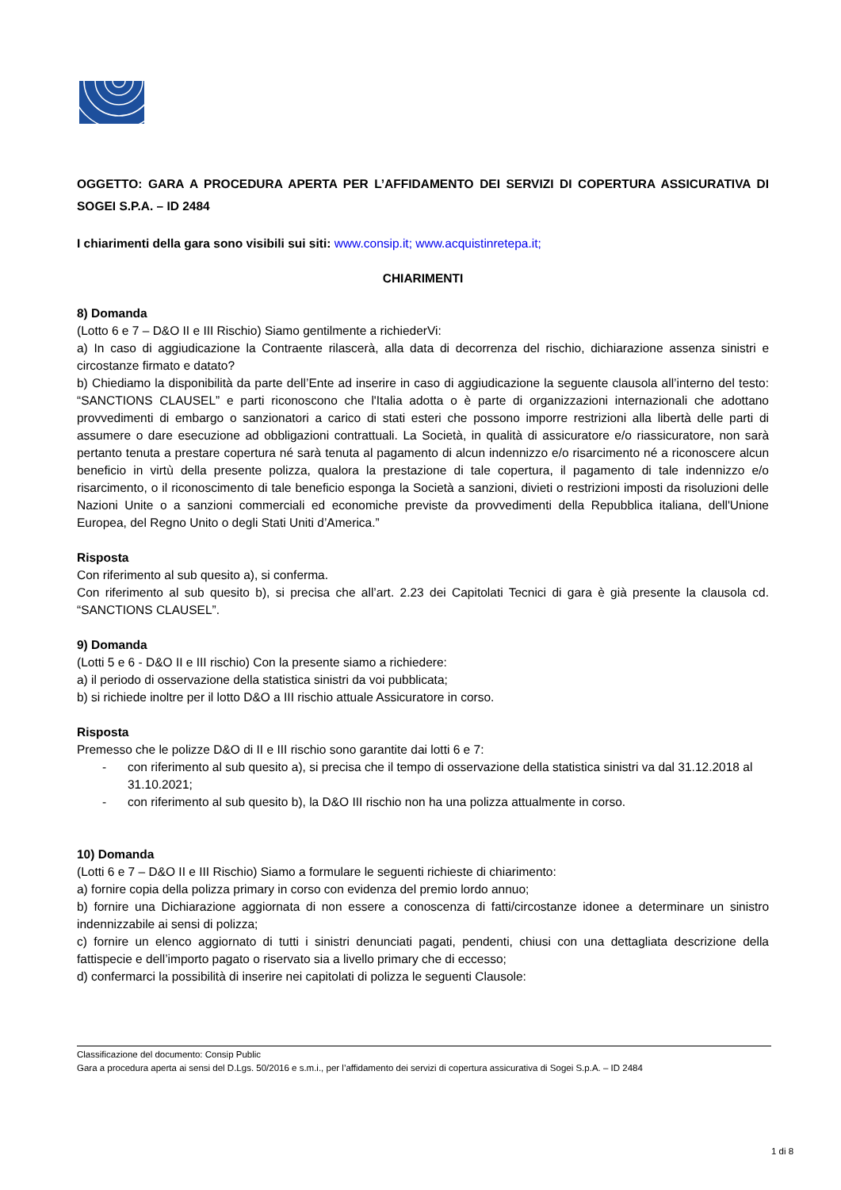OGGETTO: GARA A PROCEDURA APERTA PER L’AFFIDAMENTO DEI SERVIZI DI COPERTURA ASSICURATIVA DI SOGEI S.P.A. – ID 2484
I chiarimenti della gara sono visibili sui siti: www.consip.it; www.acquistinretepa.it;
CHIARIMENTI
8) Domanda
(Lotto 6 e 7 – D&O II e III Rischio) Siamo gentilmente a richiederVi:
a) In caso di aggiudicazione la Contraente rilascerà, alla data di decorrenza del rischio, dichiarazione assenza sinistri e circostanze firmato e datato?
b) Chiediamo la disponibilità da parte dell’Ente ad inserire in caso di aggiudicazione la seguente clausola all’interno del testo: “SANCTIONS CLAUSEL” e parti riconoscono che l'Italia adotta o è parte di organizzazioni internazionali che adottano provvedimenti di embargo o sanzionatori a carico di stati esteri che possono imporre restrizioni alla libertà delle parti di assumere o dare esecuzione ad obbligazioni contrattuali. La Società, in qualità di assicuratore e/o riassicuratore, non sarà pertanto tenuta a prestare copertura né sarà tenuta al pagamento di alcun indennizzo e/o risarcimento né a riconoscere alcun beneficio in virtù della presente polizza, qualora la prestazione di tale copertura, il pagamento di tale indennizzo e/o risarcimento, o il riconoscimento di tale beneficio esponga la Società a sanzioni, divieti o restrizioni imposti da risoluzioni delle Nazioni Unite o a sanzioni commerciali ed economiche previste da provvedimenti della Repubblica italiana, dell'Unione Europea, del Regno Unito o degli Stati Uniti d’America.”
Risposta
Con riferimento al sub quesito a), si conferma.
Con riferimento al sub quesito b), si precisa che all’art. 2.23 dei Capitolati Tecnici di gara è già presente la clausola cd. “SANCTIONS CLAUSEL”.
9) Domanda
(Lotti 5 e 6 - D&O II e III rischio) Con la presente siamo a richiedere:
a) il periodo di osservazione della statistica sinistri da voi pubblicata;
b) si richiede inoltre per il lotto D&O a III rischio attuale Assicuratore in corso.
Risposta
Premesso che le polizze D&O di II e III rischio sono garantite dai lotti 6 e 7:
- con riferimento al sub quesito a), si precisa che il tempo di osservazione della statistica sinistri va dal 31.12.2018 al 31.10.2021;
- con riferimento al sub quesito b), la D&O III rischio non ha una polizza attualmente in corso.
10) Domanda
(Lotti 6 e 7 – D&O II e III Rischio) Siamo a formulare le seguenti richieste di chiarimento:
a) fornire copia della polizza primary in corso con evidenza del premio lordo annuo;
b) fornire una Dichiarazione aggiornata di non essere a conoscenza di fatti/circostanze idonee a determinare un sinistro indennizzabile ai sensi di polizza;
c) fornire un elenco aggiornato di tutti i sinistri denunciati pagati, pendenti, chiusi con una dettagliata descrizione della fattispecie e dell’importo pagato o riservato sia a livello primary che di eccesso;
d) confermarci la possibilità di inserire nei capitolati di polizza le seguenti Clausole:
Classificazione del documento: Consip Public
Gara a procedura aperta ai sensi del D.Lgs. 50/2016 e s.m.i., per l’affidamento dei servizi di copertura assicurativa di Sogei S.p.A. – ID 2484
1 di 8